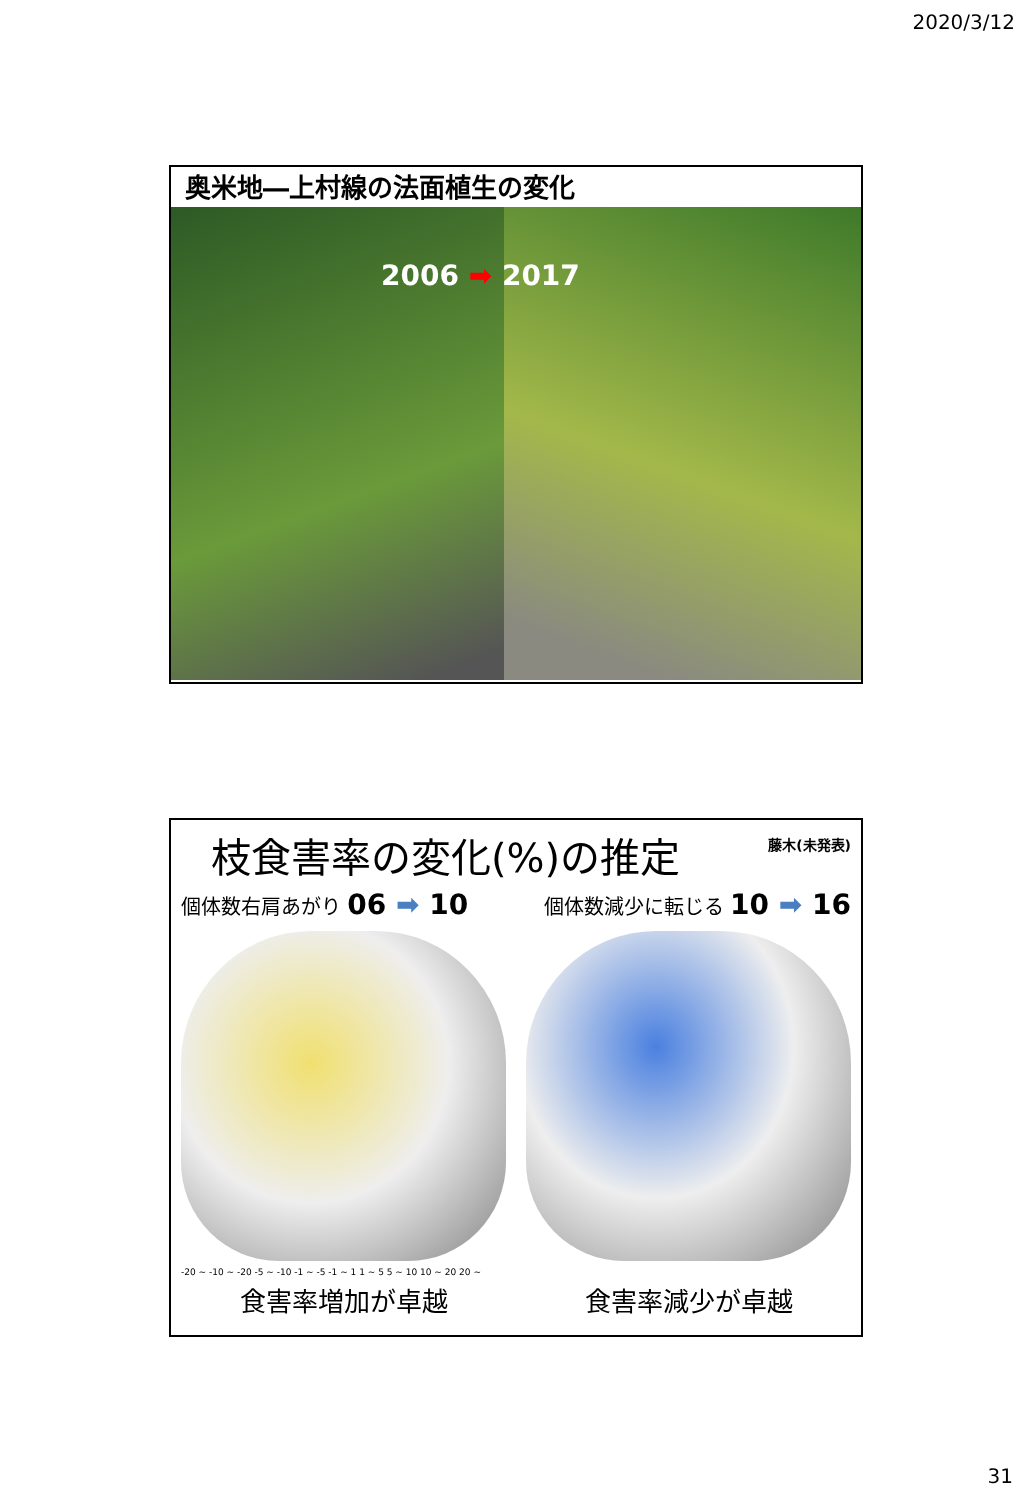2020/3/12
奥米地―上村線の法面植生の変化
2006 ➡ 2017
藤木(未発表)
枝食害率の変化(%)の推定
個体数右肩あがり 06 ➡ 10 個体数減少に転じる 10 ➡ 16
-20 ~ -10 ~ -20 -5 ~ -10 -1 ~ -5 -1 ~ 1 1 ~ 5 5 ~ 10 10 ~ 20 20 ~
食害率増加が卓越 食害率減少が卓越
31